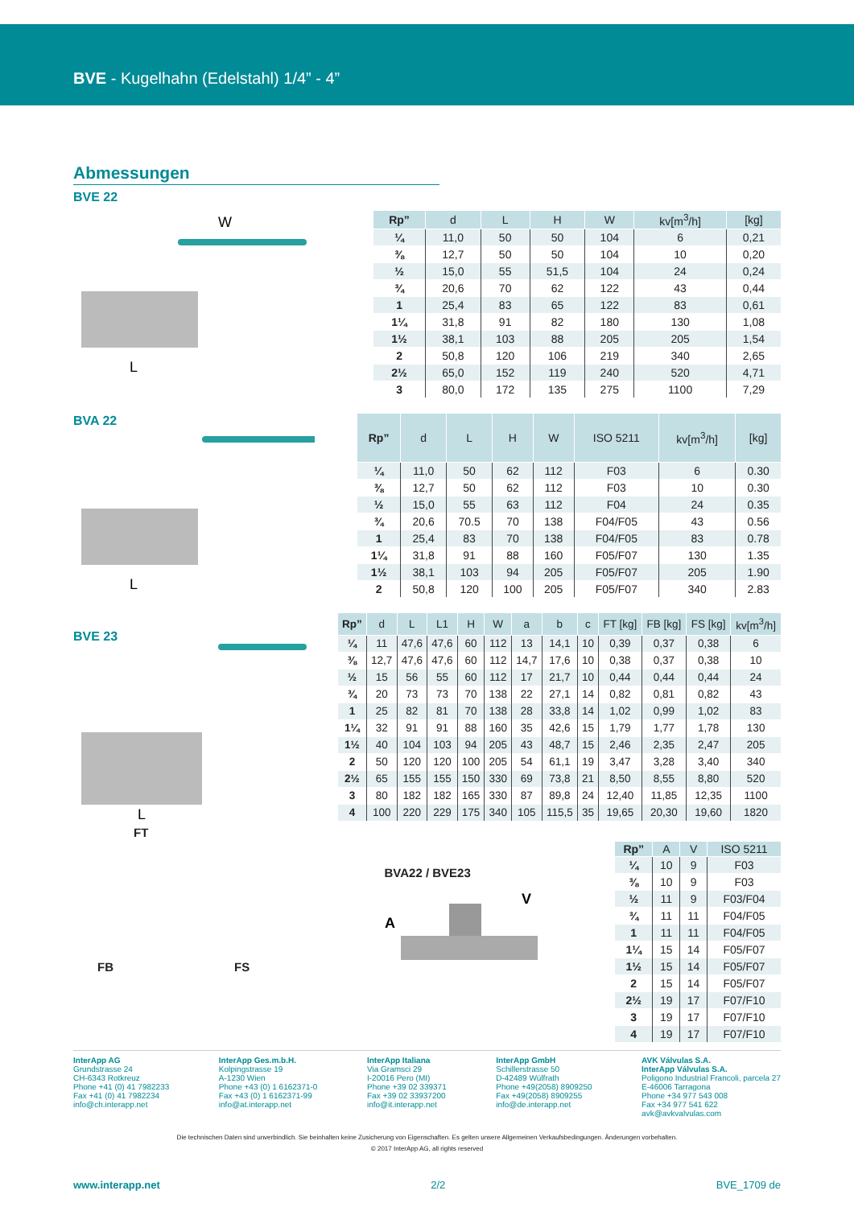BVE - Kugelhahn (Edelstahl) 1/4” - 4”
Abmessungen
BVE 22
W
L
| Rp” | d | L | H | W | kv[m<sup>3</sup>/h] | [kg] |
| --- | --- | --- | --- | --- | --- | --- |
| ¼ | 11,0 | 50 | 50 | 104 | 6 | 0,21 |
| ⅜ | 12,7 | 50 | 50 | 104 | 10 | 0,20 |
| ½ | 15,0 | 55 | 51,5 | 104 | 24 | 0,24 |
| ¾ | 20,6 | 70 | 62 | 122 | 43 | 0,44 |
| 1 | 25,4 | 83 | 65 | 122 | 83 | 0,61 |
| 1¼ | 31,8 | 91 | 82 | 180 | 130 | 1,08 |
| 1½ | 38,1 | 103 | 88 | 205 | 205 | 1,54 |
| 2 | 50,8 | 120 | 106 | 219 | 340 | 2,65 |
| 2½ | 65,0 | 152 | 119 | 240 | 520 | 4,71 |
| 3 | 80,0 | 172 | 135 | 275 | 1100 | 7,29 |
BVA 22
L
| Rp” | d | L | H | W | ISO 5211 | kv[m<sup>3</sup>/h] | [kg] |
| --- | --- | --- | --- | --- | --- | --- | --- |
| ¼ | 11,0 | 50 | 62 | 112 | F03 | 6 | 0.30 |
| ⅜ | 12,7 | 50 | 62 | 112 | F03 | 10 | 0.30 |
| ½ | 15,0 | 55 | 63 | 112 | F04 | 24 | 0.35 |
| ¾ | 20,6 | 70.5 | 70 | 138 | F04/F05 | 43 | 0.56 |
| 1 | 25,4 | 83 | 70 | 138 | F04/F05 | 83 | 0.78 |
| 1¼ | 31,8 | 91 | 88 | 160 | F05/F07 | 130 | 1.35 |
| 1½ | 38,1 | 103 | 94 | 205 | F05/F07 | 205 | 1.90 |
| 2 | 50,8 | 120 | 100 | 205 | F05/F07 | 340 | 2.83 |
BVE 23
L
| Rp” | d | L | L1 | H | W | a | b | c | FT [kg] | FB [kg] | FS [kg] | kv[m<sup>3</sup>/h] |
| --- | --- | --- | --- | --- | --- | --- | --- | --- | --- | --- | --- | --- |
| ¼ | 11 | 47,6 | 47,6 | 60 | 112 | 13 | 14,1 | 10 | 0,39 | 0,37 | 0,38 | 6 |
| ⅜ | 12,7 | 47,6 | 47,6 | 60 | 112 | 14,7 | 17,6 | 10 | 0,38 | 0,37 | 0,38 | 10 |
| ½ | 15 | 56 | 55 | 60 | 112 | 17 | 21,7 | 10 | 0,44 | 0,44 | 0,44 | 24 |
| ¾ | 20 | 73 | 73 | 70 | 138 | 22 | 27,1 | 14 | 0,82 | 0,81 | 0,82 | 43 |
| 1 | 25 | 82 | 81 | 70 | 138 | 28 | 33,8 | 14 | 1,02 | 0,99 | 1,02 | 83 |
| 1¼ | 32 | 91 | 91 | 88 | 160 | 35 | 42,6 | 15 | 1,79 | 1,77 | 1,78 | 130 |
| 1½ | 40 | 104 | 103 | 94 | 205 | 43 | 48,7 | 15 | 2,46 | 2,35 | 2,47 | 205 |
| 2 | 50 | 120 | 120 | 100 | 205 | 54 | 61,1 | 19 | 3,47 | 3,28 | 3,40 | 340 |
| 2½ | 65 | 155 | 155 | 150 | 330 | 69 | 73,8 | 21 | 8,50 | 8,55 | 8,80 | 520 |
| 3 | 80 | 182 | 182 | 165 | 330 | 87 | 89,8 | 24 | 12,40 | 11,85 | 12,35 | 1100 |
| 4 | 100 | 220 | 229 | 175 | 340 | 105 | 115,5 | 35 | 19,65 | 20,30 | 19,60 | 1820 |
FT
FB FS
BVA22 / BVE23
V
A
| Rp” | A | V | ISO 5211 |
| --- | --- | --- | --- |
| ¼ | 10 | 9 | F03 |
| ⅜ | 10 | 9 | F03 |
| ½ | 11 | 9 | F03/F04 |
| ¾ | 11 | 11 | F04/F05 |
| 1 | 11 | 11 | F04/F05 |
| 1¼ | 15 | 14 | F05/F07 |
| 1½ | 15 | 14 | F05/F07 |
| 2 | 15 | 14 | F05/F07 |
| 2½ | 19 | 17 | F07/F10 |
| 3 | 19 | 17 | F07/F10 |
| 4 | 19 | 17 | F07/F10 |
InterApp AG
Grundstrasse 24
CH-6343 Rotkreuz
Phone +41 (0) 41 7982233
Fax +41 (0) 41 7982234
info@ch.interapp.net
InterApp Ges.m.b.H.
Kolpingstrasse 19
A-1230 Wien
Phone +43 (0) 1 6162371-0
Fax +43 (0) 1 6162371-99
info@at.interapp.net
InterApp Italiana
Via Gramsci 29
I-20016 Pero (MI)
Phone +39 02 339371
Fax +39 02 33937200
info@it.interapp.net
InterApp GmbH
Schillerstrasse 50
D-42489 Wülfrath
Phone +49(2058) 8909250
Fax +49(2058) 8909255
info@de.interapp.net
AVK Válvulas S.A.
InterApp Válvulas S.A.
Poligono Industrial Francoli, parcela 27
E-46006 Tarragona
Phone +34 977 543 008
Fax +34 977 541 622
avk@avkvalvulas.com
Die technischen Daten sind unverbindlich. Sie beinhalten keine Zusicherung von Eigenschaften. Es gelten unsere Allgemeinen Verkaufsbedingungen. Änderungen vorbehalten.
© 2017 InterApp AG, all rights reserved
www.interapp.net 2/2 BVE_1709 de